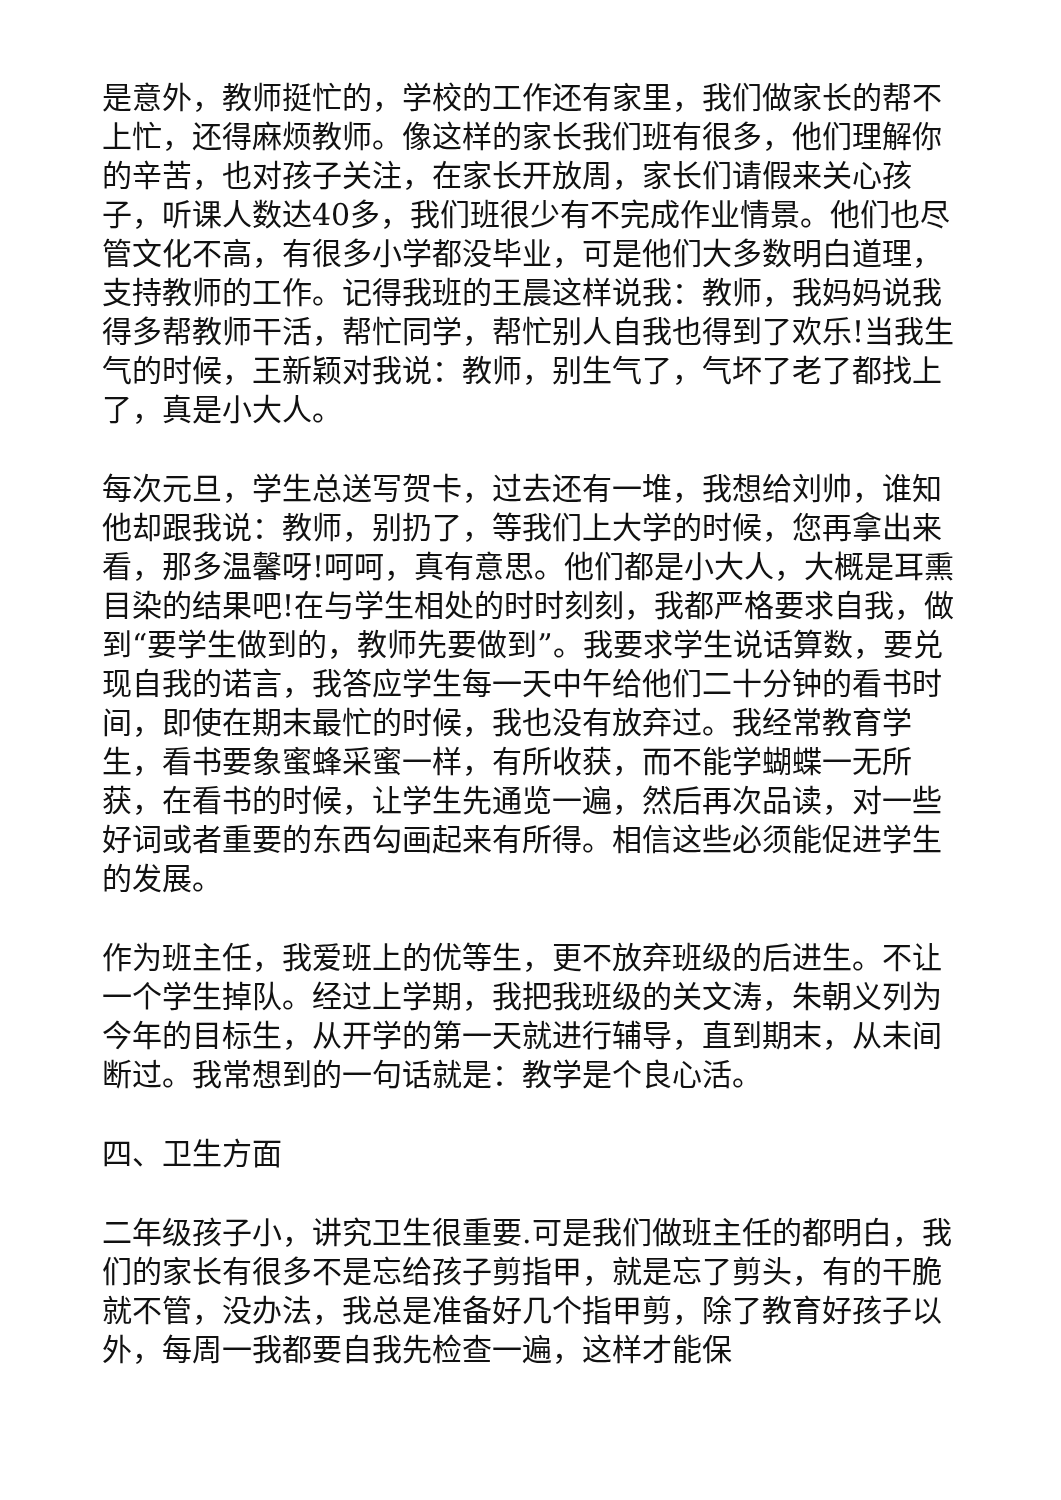是意外，教师挺忙的，学校的工作还有家里，我们做家长的帮不上忙，还得麻烦教师。像这样的家长我们班有很多，他们理解你的辛苦，也对孩子关注，在家长开放周，家长们请假来关心孩子，听课人数达40多，我们班很少有不完成作业情景。他们也尽管文化不高，有很多小学都没毕业，可是他们大多数明白道理，支持教师的工作。记得我班的王晨这样说我：教师，我妈妈说我得多帮教师干活，帮忙同学，帮忙别人自我也得到了欢乐!当我生气的时候，王新颖对我说：教师，别生气了，气坏了老了都找上了，真是小大人。
每次元旦，学生总送写贺卡，过去还有一堆，我想给刘帅，谁知他却跟我说：教师，别扔了，等我们上大学的时候，您再拿出来看，那多温馨呀!呵呵，真有意思。他们都是小大人，大概是耳熏目染的结果吧!在与学生相处的时时刻刻，我都严格要求自我，做到“要学生做到的，教师先要做到”。我要求学生说话算数，要兑现自我的诺言，我答应学生每一天中午给他们二十分钟的看书时间，即使在期末最忙的时候，我也没有放弃过。我经常教育学生，看书要象蜜蜂采蜜一样，有所收获，而不能学蝴蝶一无所获，在看书的时候，让学生先通览一遍，然后再次品读，对一些好词或者重要的东西勾画起来有所得。相信这些必须能促进学生的发展。
作为班主任，我爱班上的优等生，更不放弃班级的后进生。不让一个学生掉队。经过上学期，我把我班级的关文涛，朱朝义列为今年的目标生，从开学的第一天就进行辅导，直到期末，从未间断过。我常想到的一句话就是：教学是个良心活。
四、卫生方面
二年级孩子小，讲究卫生很重要.可是我们做班主任的都明白，我们的家长有很多不是忘给孩子剪指甲，就是忘了剪头，有的干脆就不管，没办法，我总是准备好几个指甲剪，除了教育好孩子以外，每周一我都要自我先检查一遍，这样才能保